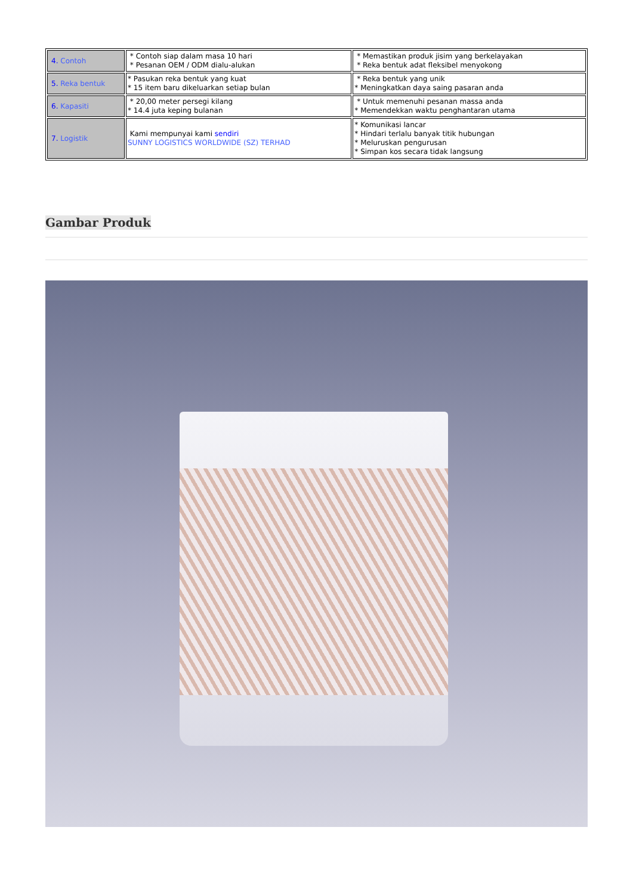| 4. Contoh | * Contoh siap dalam masa 10 hari * Pesanan OEM / ODM dialu-alukan | * Memastikan produk jisim yang berkelayakan * Reka bentuk adat fleksibel menyokong |
| 5. Reka bentuk | * Pasukan reka bentuk yang kuat * 15 item baru dikeluarkan setiap bulan | * Reka bentuk yang unik * Meningkatkan daya saing pasaran anda |
| 6. Kapasiti | * 20,00 meter persegi kilang * 14.4 juta keping bulanan | * Untuk memenuhi pesanan massa anda * Memendekkan waktu penghantaran utama |
| 7. Logistik | Kami mempunyai kami sendiri SUNNY LOGISTICS WORLDWIDE (SZ) TERHAD | * Komunikasi lancar * Hindari terlalu banyak titik hubungan * Meluruskan pengurusan * Simpan kos secara tidak langsung |
Gambar Produk